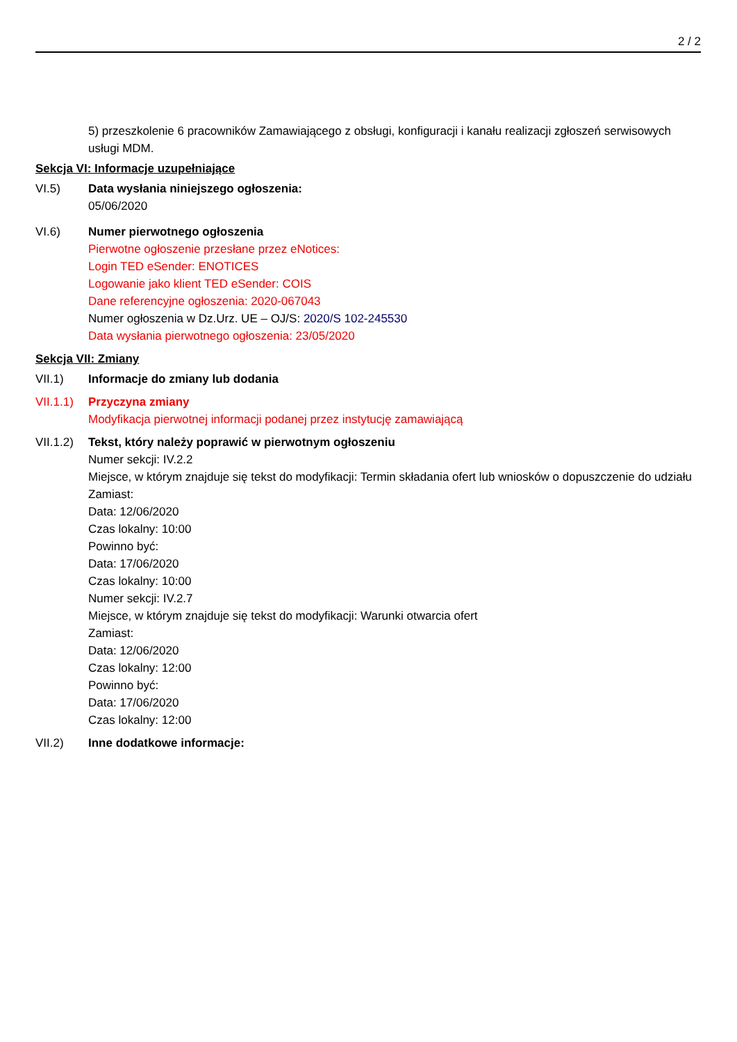2 / 2
5) przeszkolenie 6 pracowników Zamawiającego z obsługi, konfiguracji i kanału realizacji zgłoszeń serwisowych usługi MDM.
Sekcja VI: Informacje uzupełniające
VI.5) Data wysłania niniejszego ogłoszenia:
05/06/2020
VI.6) Numer pierwotnego ogłoszenia
Pierwotne ogłoszenie przesłane przez eNotices:
Login TED eSender: ENOTICES
Logowanie jako klient TED eSender: COIS
Dane referencyjne ogłoszenia: 2020-067043
Numer ogłoszenia w Dz.Urz. UE – OJ/S: 2020/S 102-245530
Data wysłania pierwotnego ogłoszenia: 23/05/2020
Sekcja VII: Zmiany
VII.1) Informacje do zmiany lub dodania
VII.1.1)
Przyczyna zmiany
Modyfikacja pierwotnej informacji podanej przez instytucję zamawiającą
VII.1.2)
Tekst, który należy poprawić w pierwotnym ogłoszeniu
Numer sekcji: IV.2.2
Miejsce, w którym znajduje się tekst do modyfikacji: Termin składania ofert lub wniosków o dopuszczenie do udziału
Zamiast:
Data: 12/06/2020
Czas lokalny: 10:00
Powinno być:
Data: 17/06/2020
Czas lokalny: 10:00
Numer sekcji: IV.2.7
Miejsce, w którym znajduje się tekst do modyfikacji: Warunki otwarcia ofert
Zamiast:
Data: 12/06/2020
Czas lokalny: 12:00
Powinno być:
Data: 17/06/2020
Czas lokalny: 12:00
VII.2) Inne dodatkowe informacje: